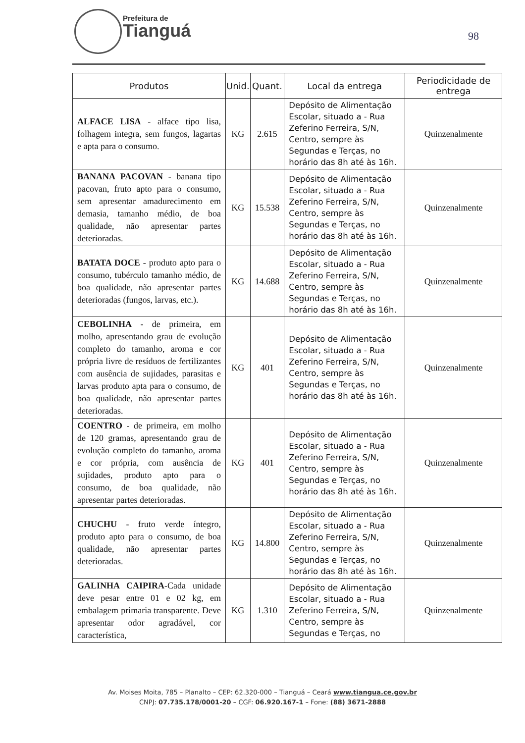Prefeitura de
Tianguá
98
| Produtos | Unid. | Quant. | Local da entrega | Periodicidade de entrega |
| --- | --- | --- | --- | --- |
| ALFACE LISA - alface tipo lisa, folhagem integra, sem fungos, lagartas e apta para o consumo. | KG | 2.615 | Depósito de Alimentação Escolar, situado a - Rua Zeferino Ferreira, S/N, Centro, sempre às Segundas e Terças, no horário das 8h até às 16h. | Quinzenalmente |
| BANANA PACOVAN - banana tipo pacovan, fruto apto para o consumo, sem apresentar amadurecimento em demasia, tamanho médio, de boa qualidade, não apresentar partes deterioradas. | KG | 15.538 | Depósito de Alimentação Escolar, situado a - Rua Zeferino Ferreira, S/N, Centro, sempre às Segundas e Terças, no horário das 8h até às 16h. | Quinzenalmente |
| BATATA DOCE - produto apto para o consumo, tubérculo tamanho médio, de boa qualidade, não apresentar partes deterioradas (fungos, larvas, etc.). | KG | 14.688 | Depósito de Alimentação Escolar, situado a - Rua Zeferino Ferreira, S/N, Centro, sempre às Segundas e Terças, no horário das 8h até às 16h. | Quinzenalmente |
| CEBOLINHA - de primeira, em molho, apresentando grau de evolução completo do tamanho, aroma e cor própria livre de resíduos de fertilizantes com ausência de sujidades, parasitas e larvas produto apta para o consumo, de boa qualidade, não apresentar partes deterioradas. | KG | 401 | Depósito de Alimentação Escolar, situado a - Rua Zeferino Ferreira, S/N, Centro, sempre às Segundas e Terças, no horário das 8h até às 16h. | Quinzenalmente |
| COENTRO - de primeira, em molho de 120 gramas, apresentando grau de evolução completo do tamanho, aroma e cor própria, com ausência de sujidades, produto apto para o consumo, de boa qualidade, não apresentar partes deterioradas. | KG | 401 | Depósito de Alimentação Escolar, situado a - Rua Zeferino Ferreira, S/N, Centro, sempre às Segundas e Terças, no horário das 8h até às 16h. | Quinzenalmente |
| CHUCHU - fruto verde íntegro, produto apto para o consumo, de boa qualidade, não apresentar partes deterioradas. | KG | 14.800 | Depósito de Alimentação Escolar, situado a - Rua Zeferino Ferreira, S/N, Centro, sempre às Segundas e Terças, no horário das 8h até às 16h. | Quinzenalmente |
| GALINHA CAIPIRA -Cada unidade deve pesar entre 01 e 02 kg, em embalagem primaria transparente. Deve apresentar odor agradável, cor característica, | KG | 1.310 | Depósito de Alimentação Escolar, situado a - Rua Zeferino Ferreira, S/N, Centro, sempre às Segundas e Terças, no | Quinzenalmente |
Av. Moises Moita, 785 – Planalto – CEP: 62.320-000 – Tianguá – Ceará www.tiangua.ce.gov.br
CNPJ: 07.735.178/0001-20 – CGF: 06.920.167-1 – Fone: (88) 3671-2888